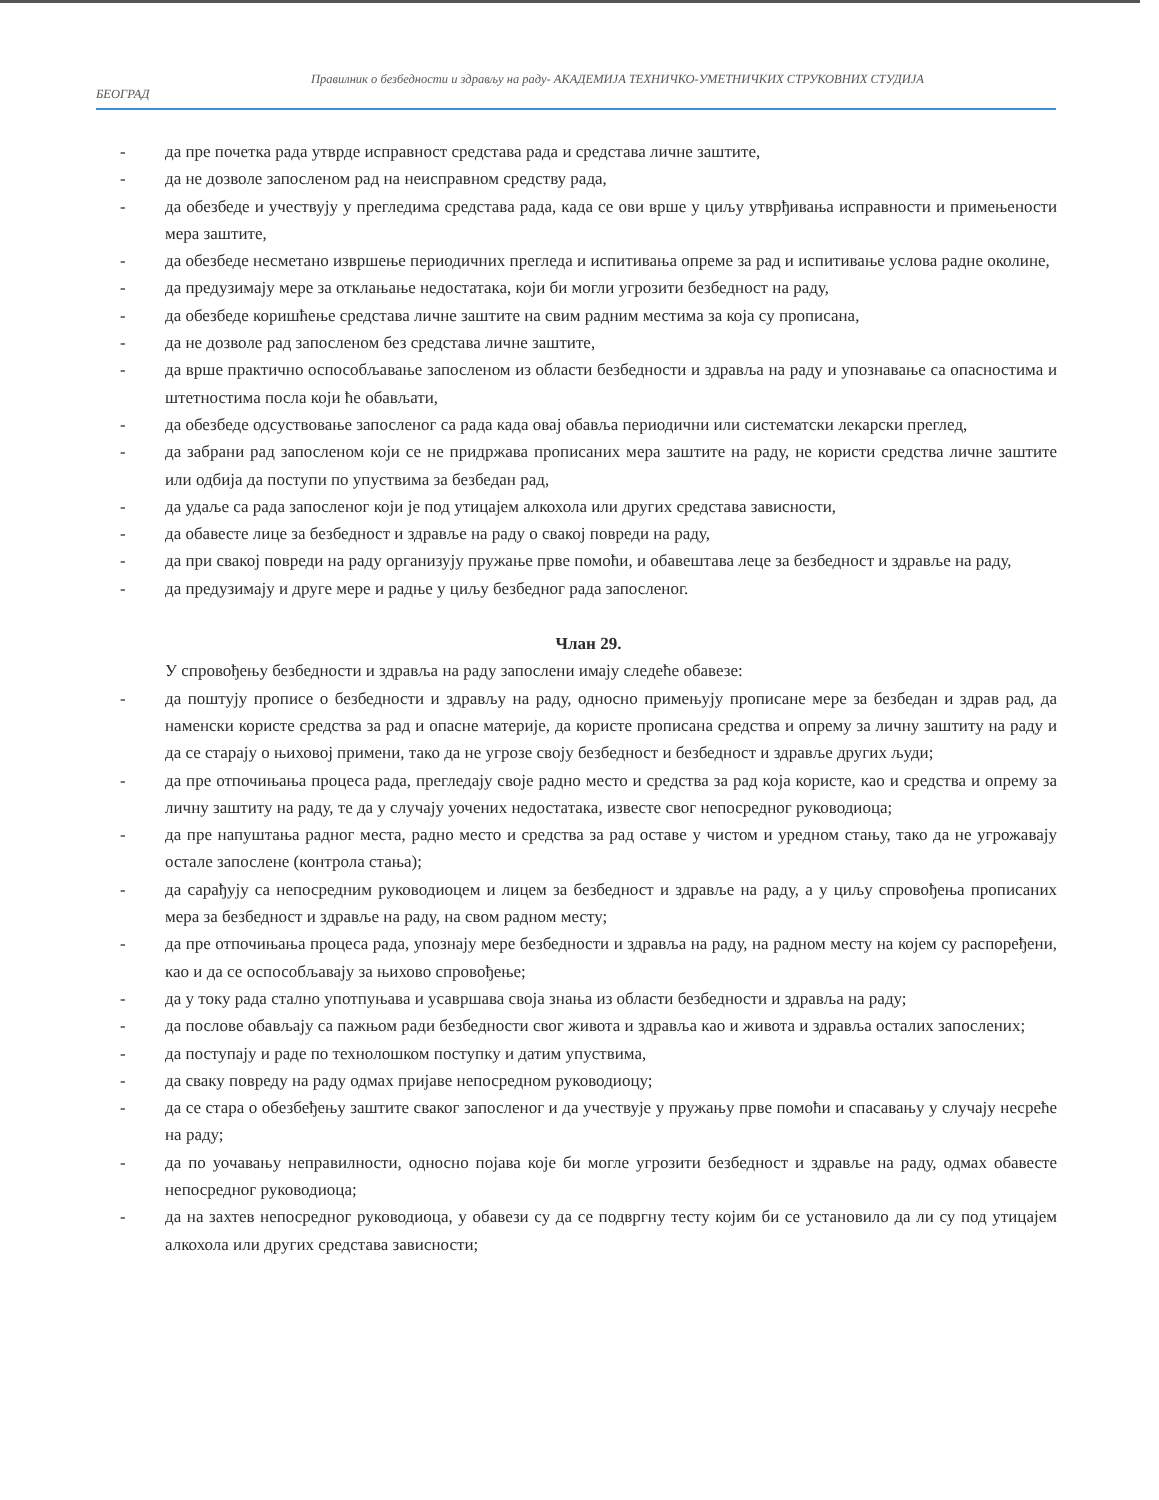Правилник о безбедности и здрављу на раду- АКАДЕМИЈА ТЕХНИЧКО-УМЕТНИЧКИХ СТРУКОВНИХ СТУДИЈА
БЕОГРАД
- да пре почетка рада утврде исправност средстава рада и средстава личне заштите,
- да не дозволе запосленом рад на неисправном средству рада,
- да обезбеде и учествују у прегледима средстава рада, када се ови врше у циљу утврђивања исправности и примењености мера заштите,
- да обезбеде несметано извршење периодичних прегледа и испитивања опреме за рад и испитивање услова радне околине,
- да предузимају мере за отклањање недостатака, који би могли угрозити безбедност на раду,
- да обезбеде коришћење средстава личне заштите на свим радним местима за која су прописана,
- да не дозволе рад запосленом без средстава личне заштите,
- да врше практично оспособљавање запосленом из области безбедности и здравља на раду и упознавање са опасностима и штетностима посла који ће обављати,
- да обезбеде одсуствовање запосленог са рада када овај обавља периодични или систематски лекарски преглед,
- да забрани рад запосленом који се не придржава прописаних мера заштите на раду, не користи средства личне заштите или одбија да поступи по упуствима за безбедан рад,
- да удаље са рада запосленог који је под утицајем алкохола или других средстава зависности,
- да обавесте лице за безбедност и здравље на раду о свакој повреди на раду,
- да при свакој повреди на раду организују пружање прве помоћи, и обавештава леце за безбедност и здравље на раду,
- да предузимају и друге мере и радње у циљу безбедног рада запосленог.
Члан 29.
У спровођењу безбедности и здравља на раду запослени имају следеће обавезе:
- да поштују прописе о безбедности и здрављу на раду, односно примењују прописане мере за безбедан и здрав рад, да наменски користе средства за рад и опасне материје, да користе прописана средства и опрему за личну заштиту на раду и да се старају о њиховој примени, тако да не угрозе своју безбедност и безбедност и здравље других људи;
- да пре отпочињања процеса рада, прегледају своје радно место и средства за рад која користе, као и средства и опрему за личну заштиту на раду, те да у случају уочених недостатака, известе свог непосредног руководиоца;
- да пре напуштања радног места, радно место и средства за рад оставе у чистом и уредном стању, тако да не угрожавају остале запослене (контрола стања);
- да сарађују са непосредним руководиоцем и лицем за безбедност и здравље на раду, а у циљу спровођења прописаних мера за безбедност и здравље на раду, на свом радном месту;
- да пре отпочињања процеса рада, упознају мере безбедности и здравља на раду, на радном месту на којем су распоређени, као и да се оспособљавају за њихово спровођење;
- да у току рада стално употпуњава и усавршава своја знања из области безбедности и здравља на раду;
- да послове обављају са пажњом ради безбедности свог живота и здравља као и живота и здравља осталих запослених;
- да поступају и раде по технолошком поступку и датим упуствима,
- да сваку повреду на раду одмах пријаве непосредном руководиоцу;
- да се стара о обезбеђењу заштите сваког запосленог и да учествује у пружању прве помоћи и спасавању у случају несреће на раду;
- да по уочавању неправилности, односно појава које би могле угрозити безбедност и здравље на раду, одмах обавесте непосредног руководиоца;
- да на захтев непосредног руководиоца, у обавези су да се подвргну тесту којим би се установило да ли су под утицајем алкохола или других средстава зависности;